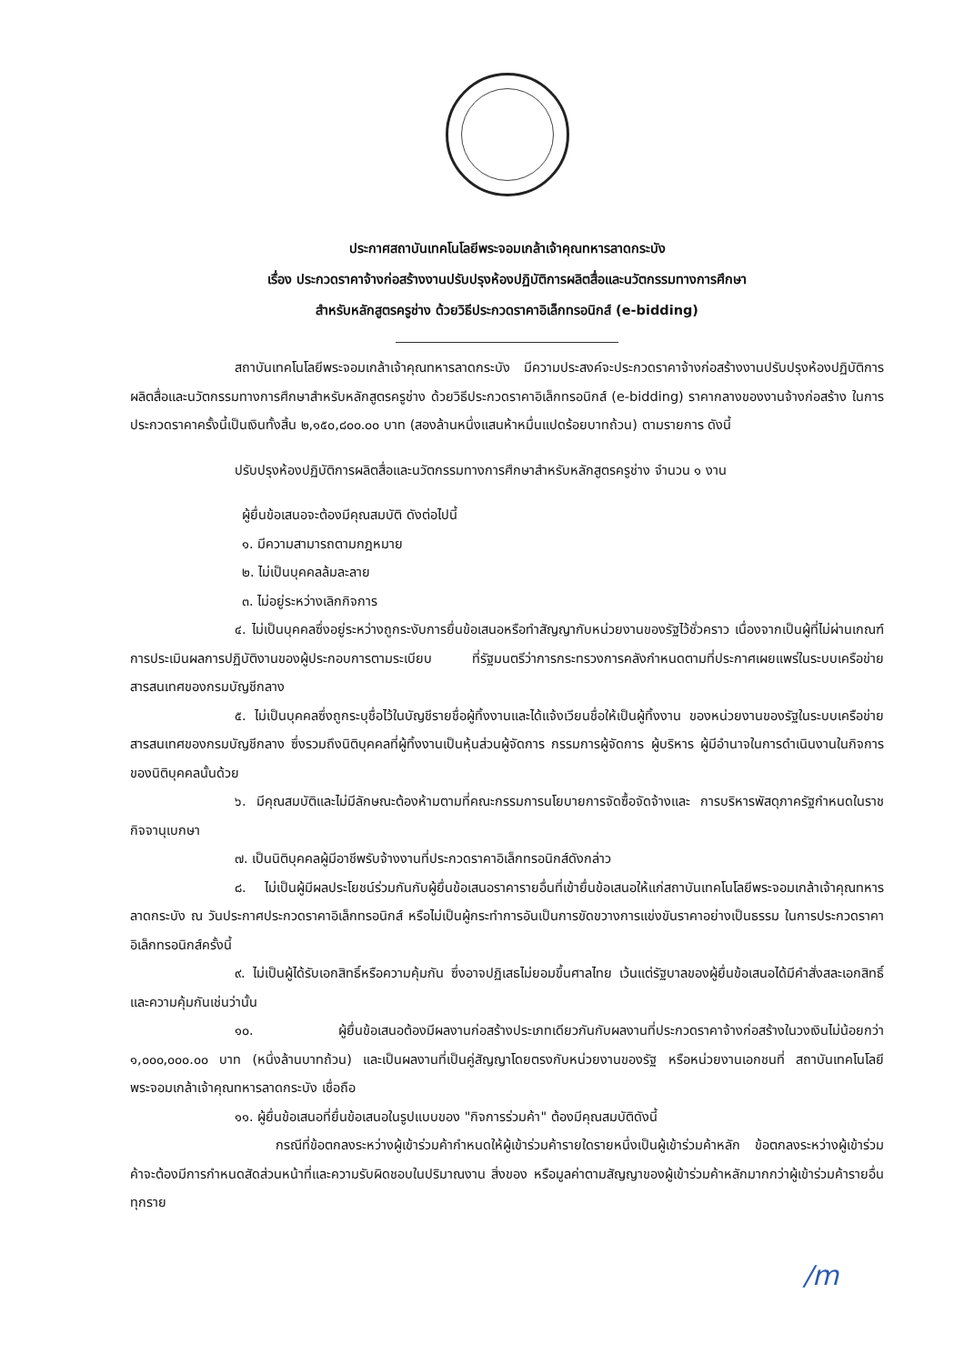ประกาศสถาบันเทคโนโลยีพระจอมเกล้าเจ้าคุณทหารลาดกระบัง
เรื่อง ประกวดราคาจ้างก่อสร้างงานปรับปรุงห้องปฏิบัติการผลิตสื่อและนวัตกรรมทางการศึกษา
สำหรับหลักสูตรครูช่าง ด้วยวิธีประกวดราคาอิเล็กทรอนิกส์ (e-bidding)
สถาบันเทคโนโลยีพระจอมเกล้าเจ้าคุณทหารลาดกระบัง มีความประสงค์จะประกวดราคาจ้างก่อสร้างงานปรับปรุงห้องปฏิบัติการผลิตสื่อและนวัตกรรมทางการศึกษาสำหรับหลักสูตรครูช่าง ด้วยวิธีประกวดราคาอิเล็กทรอนิกส์ (e-bidding) ราคากลางของงานจ้างก่อสร้าง ในการประกวดราคาครั้งนี้เป็นเงินทั้งสิ้น ๒,๑๕๐,๘๐๐.๐๐ บาท (สองล้านหนึ่งแสนห้าหมื่นแปดร้อยบาทถ้วน) ตามรายการ ดังนี้
ปรับปรุงห้องปฏิบัติการผลิตสื่อและนวัตกรรมทางการศึกษาสำหรับหลักสูตรครูช่าง จำนวน ๑ งาน
ผู้ยื่นข้อเสนอจะต้องมีคุณสมบัติ ดังต่อไปนี้
๑. มีความสามารถตามกฎหมาย
๒. ไม่เป็นบุคคลล้มละลาย
๓. ไม่อยู่ระหว่างเลิกกิจการ
๔. ไม่เป็นบุคคลซึ่งอยู่ระหว่างถูกระงับการยื่นข้อเสนอหรือทำสัญญากับหน่วยงานของรัฐไว้ชั่วคราว เนื่องจากเป็นผู้ที่ไม่ผ่านเกณฑ์การประเมินผลการปฏิบัติงานของผู้ประกอบการตามระเบียบ ที่รัฐมนตรีว่าการกระทรวงการคลังกำหนดตามที่ประกาศเผยแพร่ในระบบเครือข่ายสารสนเทศของกรมบัญชีกลาง
๕. ไม่เป็นบุคคลซึ่งถูกระบุชื่อไว้ในบัญชีรายชื่อผู้ทิ้งงานและได้แจ้งเวียนชื่อให้เป็นผู้ทิ้งงาน ของหน่วยงานของรัฐในระบบเครือข่ายสารสนเทศของกรมบัญชีกลาง ซึ่งรวมถึงนิติบุคคลที่ผู้ทิ้งงานเป็นหุ้นส่วนผู้จัดการ กรรมการผู้จัดการ ผู้บริหาร ผู้มีอำนาจในการดำเนินงานในกิจการของนิติบุคคลนั้นด้วย
๖. มีคุณสมบัติและไม่มีลักษณะต้องห้ามตามที่คณะกรรมการนโยบายการจัดซื้อจัดจ้างและ การบริหารพัสดุภาครัฐกำหนดในราชกิจจานุเบกษา
๗. เป็นนิติบุคคลผู้มีอาชีพรับจ้างงานที่ประกวดราคาอิเล็กทรอนิกส์ดังกล่าว
๘. ไม่เป็นผู้มีผลประโยชน์ร่วมกันกับผู้ยื่นข้อเสนอราคารายอื่นที่เข้ายื่นข้อเสนอให้แก่สถาบันเทคโนโลยีพระจอมเกล้าเจ้าคุณทหารลาดกระบัง ณ วันประกาศประกวดราคาอิเล็กทรอนิกส์ หรือไม่เป็นผู้กระทำการอันเป็นการขัดขวางการแข่งขันราคาอย่างเป็นธรรม ในการประกวดราคาอิเล็กทรอนิกส์ครั้งนี้
๙. ไม่เป็นผู้ได้รับเอกสิทธิ์หรือความคุ้มกัน ซึ่งอาจปฏิเสธไม่ยอมขึ้นศาลไทย เว้นแต่รัฐบาลของผู้ยื่นข้อเสนอได้มีคำสั่งสละเอกสิทธิ์และความคุ้มกันเช่นว่านั้น
๑๐. ผู้ยื่นข้อเสนอต้องมีผลงานก่อสร้างประเภทเดียวกันกับผลงานที่ประกวดราคาจ้างก่อสร้างในวงเงินไม่น้อยกว่า ๑,๐๐๐,๐๐๐.๐๐ บาท (หนึ่งล้านบาทถ้วน) และเป็นผลงานที่เป็นคู่สัญญาโดยตรงกับหน่วยงานของรัฐ หรือหน่วยงานเอกชนที่ สถาบันเทคโนโลยีพระจอมเกล้าเจ้าคุณทหารลาดกระบัง เชื่อถือ
๑๑. ผู้ยื่นข้อเสนอที่ยื่นข้อเสนอในรูปแบบของ "กิจการร่วมค้า" ต้องมีคุณสมบัติดังนี้
กรณีที่ข้อตกลงระหว่างผู้เข้าร่วมค้ากำหนดให้ผู้เข้าร่วมค้ารายใดรายหนึ่งเป็นผู้เข้าร่วมค้าหลัก ข้อตกลงระหว่างผู้เข้าร่วมค้าจะต้องมีการกำหนดสัดส่วนหน้าที่และความรับผิดชอบในปริมาณงาน สิ่งของ หรือมูลค่าตามสัญญาของผู้เข้าร่วมค้าหลักมากกว่าผู้เข้าร่วมค้ารายอื่นทุกราย
/m